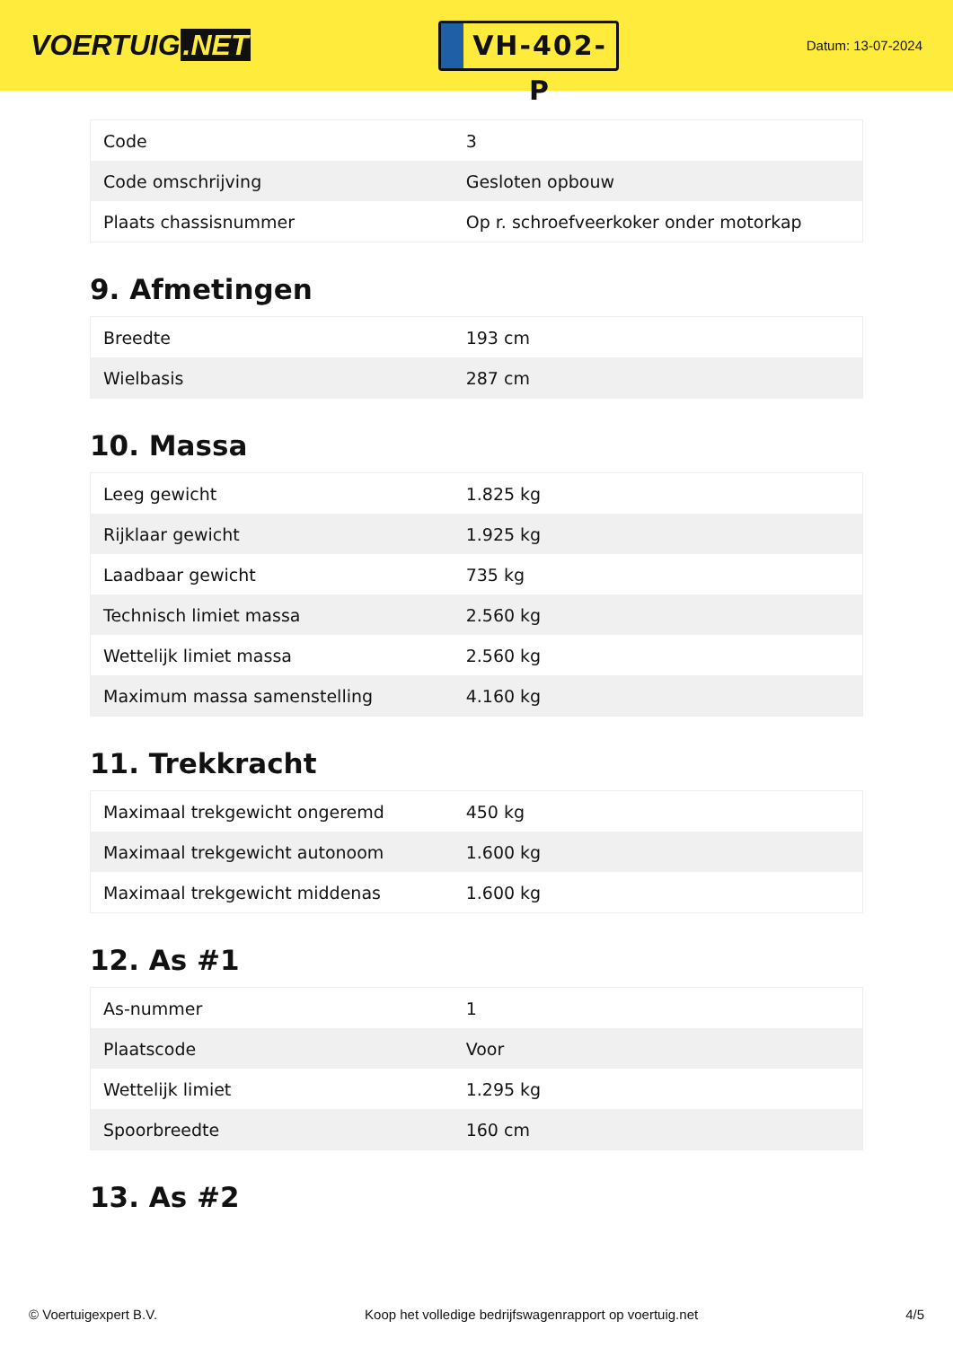VOERTUIG.NET
VH-402-P
Datum: 13-07-2024
| Code | 3 |
| Code omschrijving | Gesloten opbouw |
| Plaats chassisnummer | Op r. schroefveerkoker onder motorkap |
9. Afmetingen
| Breedte | 193 cm |
| Wielbasis | 287 cm |
10. Massa
| Leeg gewicht | 1.825 kg |
| Rijklaar gewicht | 1.925 kg |
| Laadbaar gewicht | 735 kg |
| Technisch limiet massa | 2.560 kg |
| Wettelijk limiet massa | 2.560 kg |
| Maximum massa samenstelling | 4.160 kg |
11. Trekkracht
| Maximaal trekgewicht ongeremd | 450 kg |
| Maximaal trekgewicht autonoom | 1.600 kg |
| Maximaal trekgewicht middenas | 1.600 kg |
12. As #1
| As-nummer | 1 |
| Plaatscode | Voor |
| Wettelijk limiet | 1.295 kg |
| Spoorbreedte | 160 cm |
13. As #2
© Voertuigexpert B.V. Koop het volledige bedrijfswagenrapport op voertuig.net 4/5